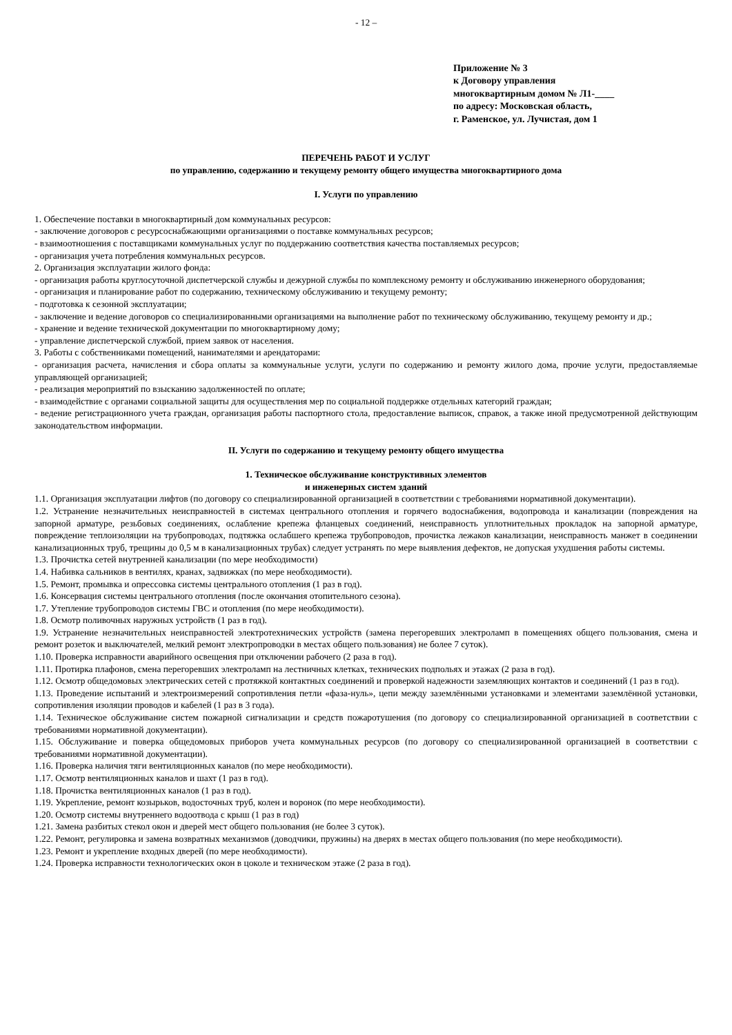- 12 –
Приложение № 3
к Договору управления
многоквартирным домом № Л1-____
по адресу: Московская область,
г. Раменское, ул. Лучистая, дом 1
ПЕРЕЧЕНЬ РАБОТ И УСЛУГ
по управлению, содержанию и текущему ремонту общего имущества многоквартирного дома
I. Услуги по управлению
1. Обеспечение поставки в многоквартирный дом коммунальных ресурсов:
- заключение договоров с ресурсоснабжающими организациями о поставке коммунальных ресурсов;
- взаимоотношения с поставщиками коммунальных услуг по поддержанию соответствия качества поставляемых ресурсов;
- организация учета потребления коммунальных ресурсов.
2. Организация эксплуатации жилого фонда:
- организация работы круглосуточной диспетчерской службы и дежурной службы по комплексному ремонту и обслуживанию инженерного оборудования;
- организация и планирование работ по содержанию, техническому обслуживанию и текущему ремонту;
- подготовка к сезонной эксплуатации;
- заключение и ведение договоров со специализированными организациями на выполнение работ по техническому обслуживанию, текущему ремонту и др.;
- хранение и ведение технической документации по многоквартирному дому;
- управление диспетчерской службой, прием заявок от населения.
3. Работы с собственниками помещений, нанимателями и арендаторами:
- организация расчета, начисления и сбора оплаты за коммунальные услуги, услуги по содержанию и ремонту жилого дома, прочие услуги, предоставляемые управляющей организацией;
- реализация мероприятий по взысканию задолженностей по оплате;
- взаимодействие с органами социальной защиты для осуществления мер по социальной поддержке отдельных категорий граждан;
- ведение регистрационного учета граждан, организация работы паспортного стола, предоставление выписок, справок, а также иной предусмотренной действующим законодательством информации.
II. Услуги по содержанию и текущему ремонту общего имущества
1. Техническое обслуживание конструктивных элементов
и инженерных систем зданий
1.1. Организация эксплуатации лифтов (по договору со специализированной организацией в соответствии с требованиями нормативной документации).
1.2. Устранение незначительных неисправностей в системах центрального отопления и горячего водоснабжения, водопровода и канализации (повреждения на запорной арматуре, резьбовых соединениях, ослабление крепежа фланцевых соединений, неисправность уплотнительных прокладок на запорной арматуре, повреждение теплоизоляции на трубопроводах, подтяжка ослабшего крепежа трубопроводов, прочистка лежаков канализации, неисправность манжет в соединении канализационных труб, трещины до 0,5 м в канализационных трубах) следует устранять по мере выявления дефектов, не допуская ухудшения работы системы.
1.3. Прочистка сетей внутренней канализации (по мере необходимости)
1.4. Набивка сальников в вентилях, кранах, задвижках (по мере необходимости).
1.5. Ремонт, промывка и опрессовка системы центрального отопления (1 раз в год).
1.6. Консервация системы центрального отопления (после окончания отопительного сезона).
1.7. Утепление трубопроводов системы ГВС и отопления (по мере необходимости).
1.8. Осмотр поливочных наружных устройств (1 раз в год).
1.9. Устранение незначительных неисправностей электротехнических устройств (замена перегоревших электроламп в помещениях общего пользования, смена и ремонт розеток и выключателей, мелкий ремонт электропроводки в местах общего пользования) не более 7 суток).
1.10. Проверка исправности аварийного освещения при отключении рабочего (2 раза в год).
1.11. Протирка плафонов, смена перегоревших электроламп на лестничных клетках, технических подпольях и этажах (2 раза в год).
1.12. Осмотр общедомовых электрических сетей с протяжкой контактных соединений и проверкой надежности заземляющих контактов и соединений (1 раз в год).
1.13. Проведение испытаний и электроизмерений сопротивления петли «фаза-нуль», цепи между заземлёнными установками и элементами заземлённой установки, сопротивления изоляции проводов и кабелей (1 раз в 3 года).
1.14. Техническое обслуживание систем пожарной сигнализации и средств пожаротушения (по договору со специализированной организацией в соответствии с требованиями нормативной документации).
1.15. Обслуживание и поверка общедомовых приборов учета коммунальных ресурсов (по договору со специализированной организацией в соответствии с требованиями нормативной документации).
1.16. Проверка наличия тяги вентиляционных каналов (по мере необходимости).
1.17. Осмотр вентиляционных каналов и шахт (1 раз в год).
1.18. Прочистка вентиляционных каналов (1 раз в год).
1.19. Укрепление, ремонт козырьков, водосточных труб, колен и воронок (по мере необходимости).
1.20. Осмотр системы внутреннего водоотвода с крыш (1 раз в год)
1.21. Замена разбитых стекол окон и дверей мест общего пользования (не более 3 суток).
1.22. Ремонт, регулировка и замена возвратных механизмов (доводчики, пружины) на дверях в местах общего пользования (по мере необходимости).
1.23. Ремонт и укрепление входных дверей (по мере необходимости).
1.24. Проверка исправности технологических окон в цоколе и техническом этаже (2 раза в год).